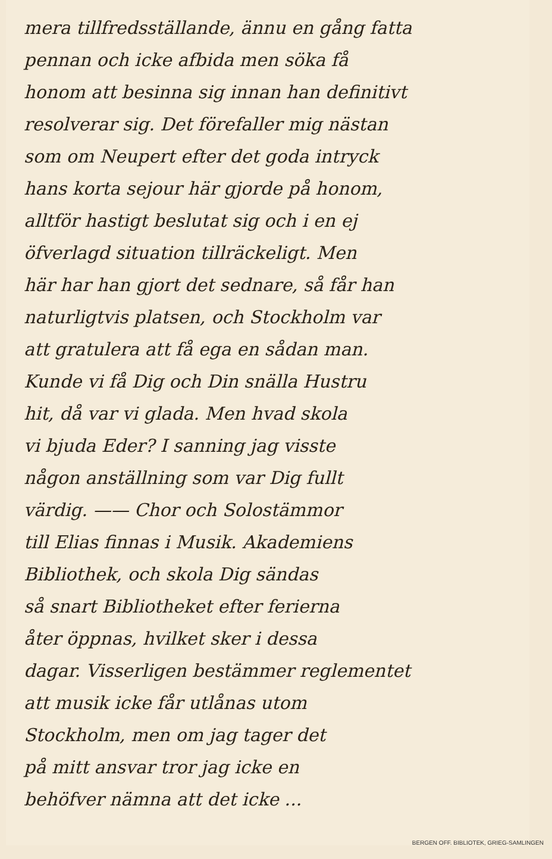mera tillfredsställande, ännu en gång fatta
pennan och icke afbida men söka få
honom att besinna sig innan han definitivt
resolverar sig. Det förefaller mig nästan
som om Neupert efter det goda intryck
hans korta sejour här gjorde på honom,
alltför hastigt beslutat sig och i en ej
öfverlagd situation tillräckeligt. Men
här har han gjort det sednare, så får han
naturligtvis platsen, och Stockholm var
att gratulera att få ega en sådan man.
Kunde vi få Dig och Din snälla Hustru
hit, då var vi glada. Men hvad skola
vi bjuda Eder? I sanning jag visste
någon anställning som var Dig fullt
värdig. —— Chor och Solostämmor
till Elias finnas i Musik. Akademiens
Bibliothek, och skola Dig sändas
så snart Bibliotheket efter ferierna
åter öppnas, hvilket sker i dessa
dagar. Visserligen bestämmer reglementet
att musik icke får utlånas utom
Stockholm, men om jag tager det
på mitt ansvar tror jag icke en
behöfver nämna att det icke ...
BERGEN OFF. BIBLIOTEK, GRIEG-SAMLINGEN